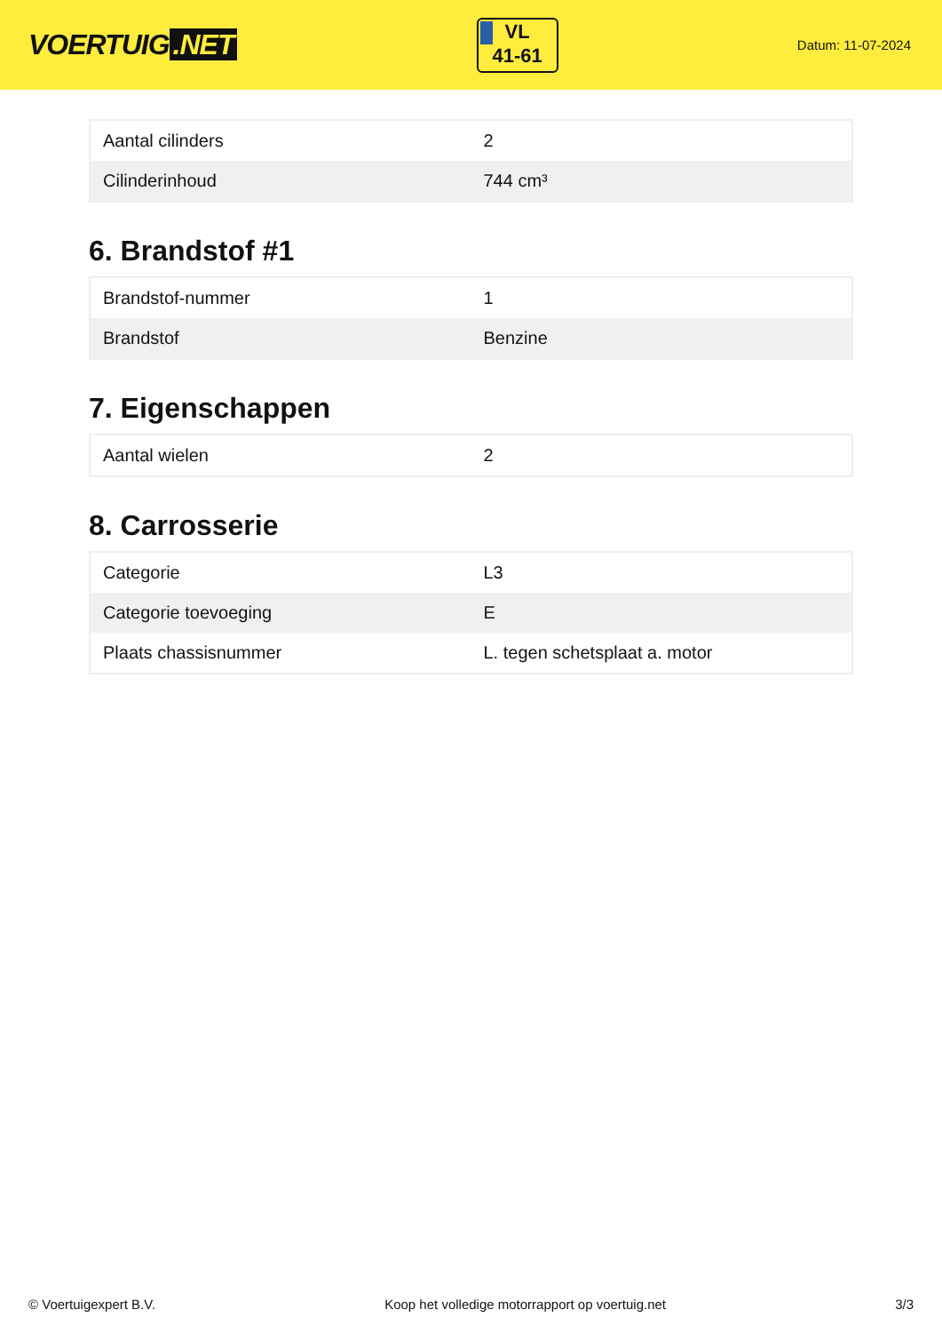VOERTUIG.NET
VL
41-61
Datum: 11-07-2024
| Aantal cilinders | 2 |
| Cilinderinhoud | 744 cm³ |
6. Brandstof #1
| Brandstof-nummer | 1 |
| Brandstof | Benzine |
7. Eigenschappen
| Aantal wielen | 2 |
8. Carrosserie
| Categorie | L3 |
| Categorie toevoeging | E |
| Plaats chassisnummer | L. tegen schetsplaat a. motor |
© Voertuigexpert B.V. Koop het volledige motorrapport op voertuig.net 3/3